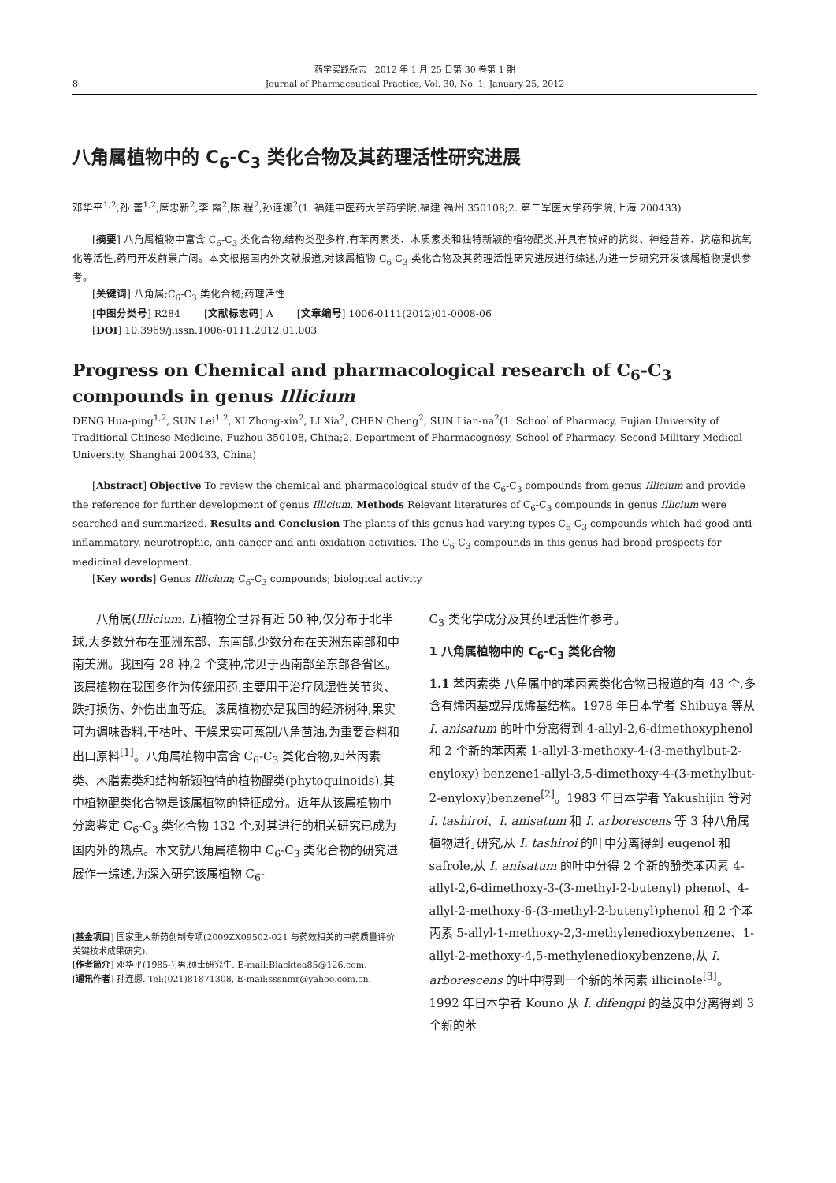8
药学实践杂志　2012 年 1 月 25 日第 30 卷第 1 期
Journal of Pharmaceutical Practice, Vol. 30, No. 1, January 25, 2012
八角属植物中的 C<sub>6</sub>-C<sub>3</sub> 类化合物及其药理活性研究进展
邓华平<sup>1,2</sup>,孙 蕾<sup>1,2</sup>,席忠新<sup>2</sup>,李 霞<sup>2</sup>,陈 程<sup>2</sup>,孙连娜<sup>2</sup>(1. 福建中医药大学药学院,福建 福州 350108;2. 第二军医大学药学院,上海 200433)
[摘要] 八角属植物中富含 C<sub>6</sub>-C<sub>3</sub> 类化合物,结构类型多样,有苯丙素类、木质素类和独特新颖的植物醌类,并具有较好的抗炎、神经营养、抗癌和抗氧化等活性,药用开发前景广阔。本文根据国内外文献报道,对该属植物 C<sub>6</sub>-C<sub>3</sub> 类化合物及其药理活性研究进展进行综述,为进一步研究开发该属植物提供参考。
[关键词] 八角属;C<sub>6</sub>-C<sub>3</sub> 类化合物;药理活性
[中图分类号] R284 　　[文献标志码] A 　　[文章编号] 1006-0111(2012)01-0008-06
[DOI] 10.3969/j.issn.1006-0111.2012.01.003
Progress on Chemical and pharmacological research of C<sub>6</sub>-C<sub>3</sub> compounds in genus Illicium
DENG Hua-ping<sup>1,2</sup>, SUN Lei<sup>1,2</sup>, XI Zhong-xin<sup>2</sup>, LI Xia<sup>2</sup>, CHEN Cheng<sup>2</sup>, SUN Lian-na<sup>2</sup>(1. School of Pharmacy, Fujian University of Traditional Chinese Medicine, Fuzhou 350108, China;2. Department of Pharmacognosy, School of Pharmacy, Second Military Medical University, Shanghai 200433, China)
[Abstract] Objective To review the chemical and pharmacological study of the C<sub>6</sub>-C<sub>3</sub> compounds from genus Illicium and provide the reference for further development of genus Illicium. Methods Relevant literatures of C<sub>6</sub>-C<sub>3</sub> compounds in genus Illicium were searched and summarized. Results and Conclusion The plants of this genus had varying types C<sub>6</sub>-C<sub>3</sub> compounds which had good anti-inflammatory, neurotrophic, anti-cancer and anti-oxidation activities. The C<sub>6</sub>-C<sub>3</sub> compounds in this genus had broad prospects for medicinal development.
[Key words] Genus Illicium; C<sub>6</sub>-C<sub>3</sub> compounds; biological activity
八角属(Illicium. L)植物全世界有近 50 种,仅分布于北半球,大多数分布在亚洲东部、东南部,少数分布在美洲东南部和中南美洲。我国有 28 种,2 个变种,常见于西南部至东部各省区。该属植物在我国多作为传统用药,主要用于治疗风湿性关节炎、跌打损伤、外伤出血等症。该属植物亦是我国的经济树种,果实可为调味香料,干枯叶、干燥果实可蒸制八角茴油,为重要香料和出口原料<sup>[1]</sup>。八角属植物中富含 C<sub>6</sub>-C<sub>3</sub> 类化合物,如苯丙素类、木脂素类和结构新颖独特的植物醌类(phytoquinoids),其中植物醌类化合物是该属植物的特征成分。近年从该属植物中分离鉴定 C<sub>6</sub>-C<sub>3</sub> 类化合物 132 个,对其进行的相关研究已成为国内外的热点。本文就八角属植物中 C<sub>6</sub>-C<sub>3</sub> 类化合物的研究进展作一综述,为深入研究该属植物 C<sub>6</sub>-
[基金项目] 国家重大新药创制专项(2009ZX09502-021 与药效相关的中药质量评价关键技术成果研究).
[作者简介] 邓华平(1985-),男,硕士研究生. E-mail:Blacktea85@126.com.
[通讯作者] 孙连娜. Tel:(021)81871308, E-mail:sssnmr@yahoo.com.cn.
C<sub>3</sub> 类化学成分及其药理活性作参考。
1 八角属植物中的 C<sub>6</sub>-C<sub>3</sub> 类化合物
1.1 苯丙素类 八角属中的苯丙素类化合物已报道的有 43 个,多含有烯丙基或异戊烯基结构。1978 年日本学者 Shibuya 等从 I. anisatum 的叶中分离得到 4-allyl-2,6-dimethoxyphenol 和 2 个新的苯丙素 1-allyl-3-methoxy-4-(3-methylbut-2-enyloxy) benzene1-allyl-3,5-dimethoxy-4-(3-methylbut-2-enyloxy)benzene<sup>[2]</sup>。1983 年日本学者 Yakushijin 等对 I. tashiroi、I. anisatum 和 I. arborescens 等 3 种八角属植物进行研究,从 I. tashiroi 的叶中分离得到 eugenol 和 safrole,从 I. anisatum 的叶中分得 2 个新的酚类苯丙素 4-allyl-2,6-dimethoxy-3-(3-methyl-2-butenyl) phenol、4-allyl-2-methoxy-6-(3-methyl-2-butenyl)phenol 和 2 个苯丙素 5-allyl-1-methoxy-2,3-methylenedioxybenzene、1-allyl-2-methoxy-4,5-methylenedioxybenzene,从 I. arborescens 的叶中得到一个新的苯丙素 illicinole<sup>[3]</sup>。1992 年日本学者 Kouno 从 I. difengpi 的茎皮中分离得到 3 个新的苯